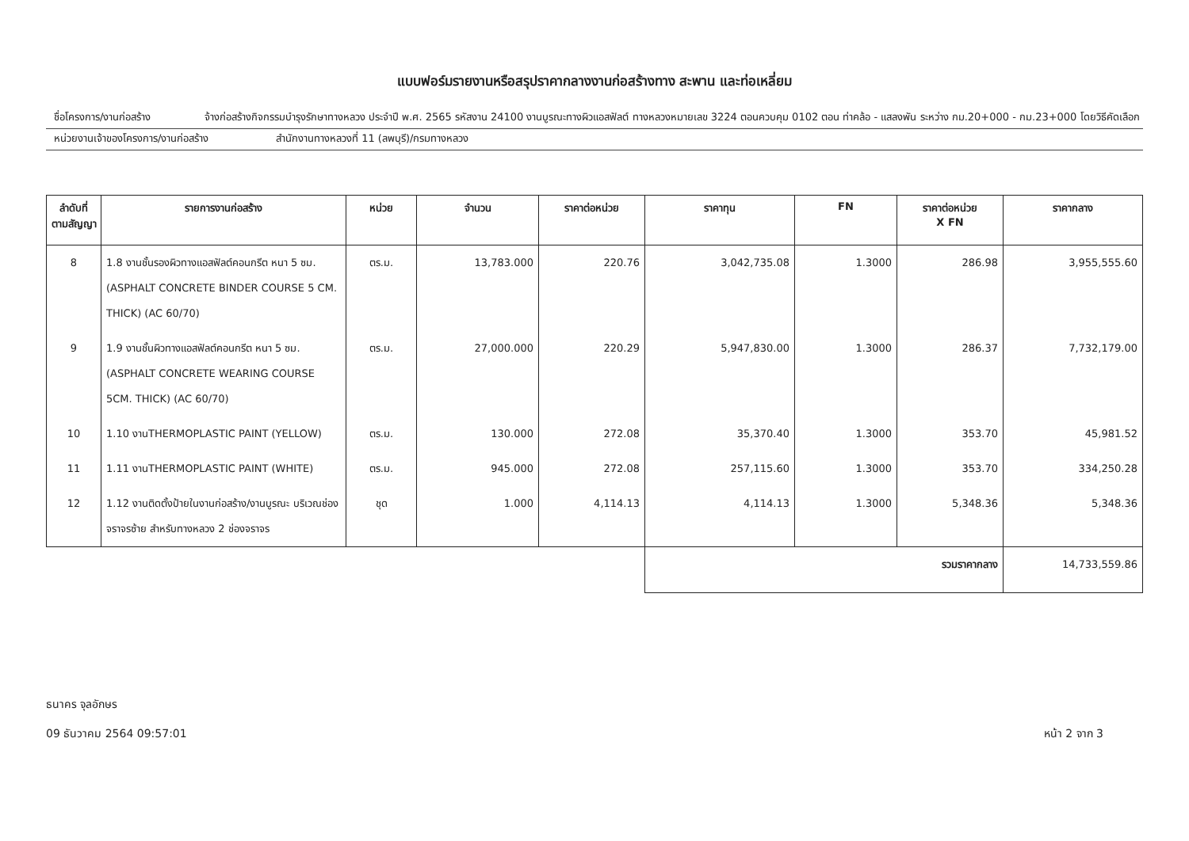แบบฟอร์มรายงานหรือสรุปราคากลางงานก่อสร้างทาง สะพาน และท่อเหลี่ยม
ชื่อโครงการ/งานก่อสร้าง จ้างก่อสร้างกิจกรรมบำรุงรักษาทางหลวง ประจำปี พ.ศ. 2565 รหัสงาน 24100 งานบูรณะทางผิวแอสฟัลต์ ทางหลวงหมายเลข 3224 ตอนควบคุม 0102 ตอน ท่าคล้อ - แสลงพัน ระหว่าง กม.20+000 - กม.23+000 โดยวิธีคัดเลือก
หน่วยงานเจ้าของโครงการ/งานก่อสร้าง สำนักงานทางหลวงที่ 11 (ลพบุรี)/กรมทางหลวง
| ลำดับที่ ตามสัญญา | รายการงานก่อสร้าง | หน่วย | จำนวน | ราคาต่อหน่วย | ราคาทุน | FN | ราคาต่อหน่วย X FN | ราคากลาง |
| --- | --- | --- | --- | --- | --- | --- | --- | --- |
| 8 | 1.8 งานชั้นรองผิวทางแอสฟัลต์คอนกรีต หนา 5 ซม. (ASPHALT CONCRETE BINDER COURSE 5 CM. THICK) (AC 60/70) | ตร.ม. | 13,783.000 | 220.76 | 3,042,735.08 | 1.3000 | 286.98 | 3,955,555.60 |
| 9 | 1.9 งานชั้นผิวทางแอสฟัลต์คอนกรีต หนา 5 ซม. (ASPHALT CONCRETE WEARING COURSE 5CM. THICK) (AC 60/70) | ตร.ม. | 27,000.000 | 220.29 | 5,947,830.00 | 1.3000 | 286.37 | 7,732,179.00 |
| 10 | 1.10 งานTHERMOPLASTIC PAINT (YELLOW) | ตร.ม. | 130.000 | 272.08 | 35,370.40 | 1.3000 | 353.70 | 45,981.52 |
| 11 | 1.11 งานTHERMOPLASTIC PAINT (WHITE) | ตร.ม. | 945.000 | 272.08 | 257,115.60 | 1.3000 | 353.70 | 334,250.28 |
| 12 | 1.12 งานติดตั้งป้ายในงานก่อสร้าง/งานบูรณะ บริเวณช่องจราจรซ้าย สำหรับทางหลวง 2 ช่องจราจร | ชุด | 1.000 | 4,114.13 | 4,114.13 | 1.3000 | 5,348.36 | 5,348.36 |
| | | | | | รวมราคากลาง | | | 14,733,559.86 |
ธนาคร จุลอักษร
09 ธันวาคม 2564 09:57:01
หน้า 2 จาก 3